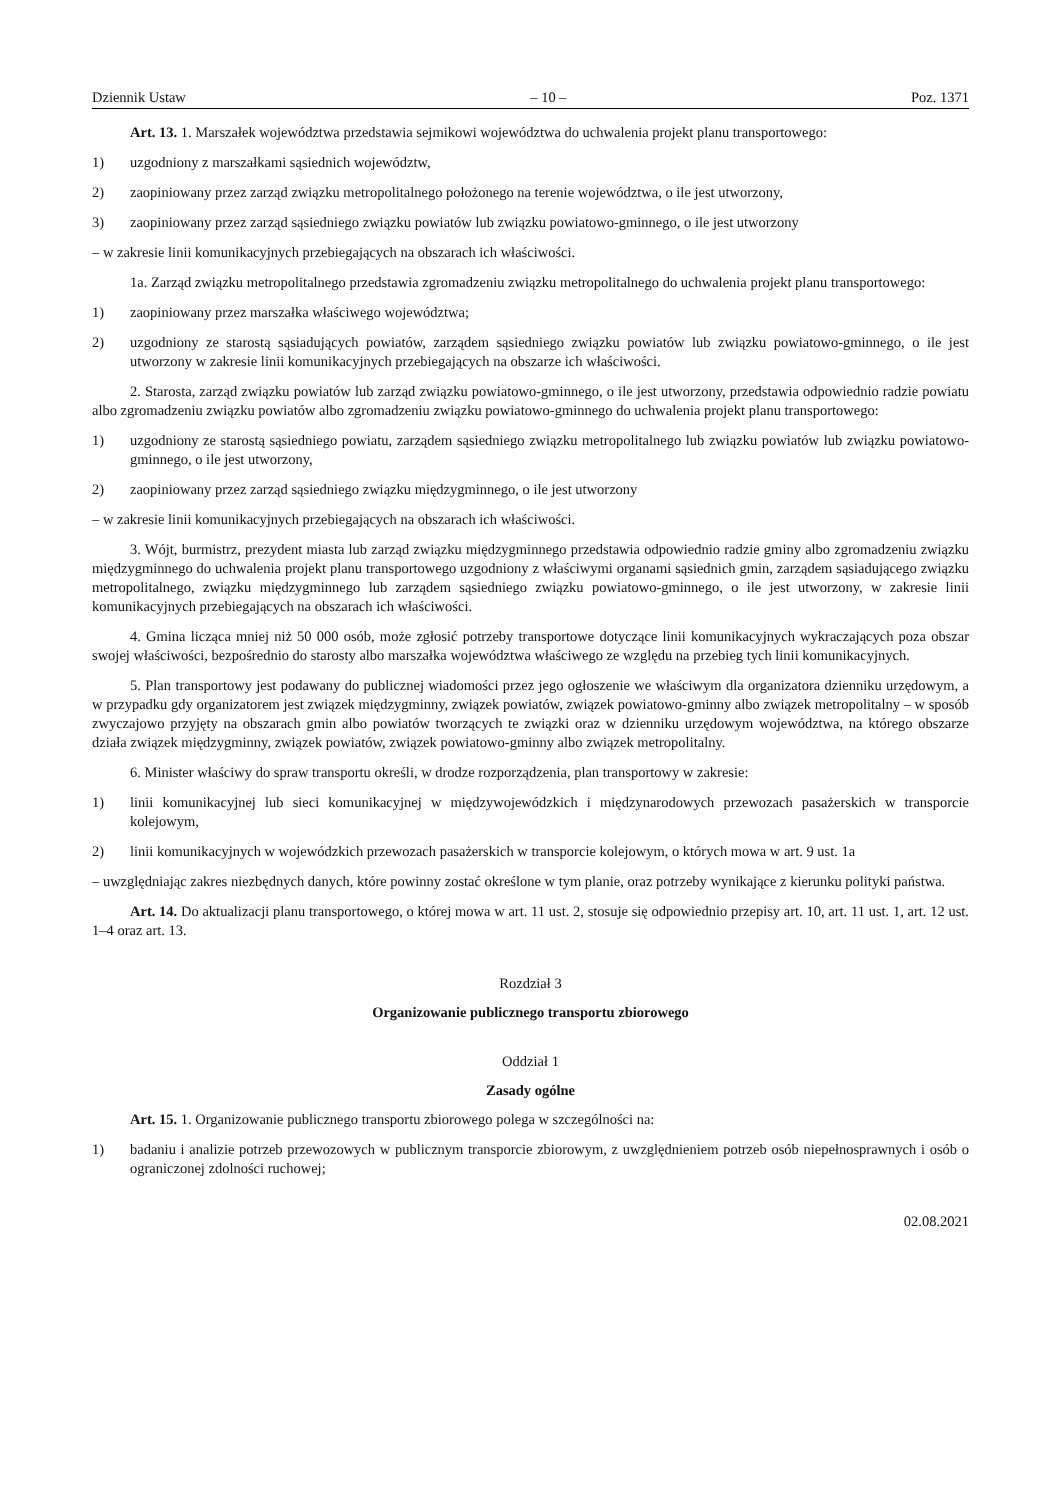Dziennik Ustaw – 10 – Poz. 1371
Art. 13. 1. Marszałek województwa przedstawia sejmikowi województwa do uchwalenia projekt planu transportowego:
1) uzgodniony z marszałkami sąsiednich województw,
2) zaopiniowany przez zarząd związku metropolitalnego położonego na terenie województwa, o ile jest utworzony,
3) zaopiniowany przez zarząd sąsiedniego związku powiatów lub związku powiatowo-gminnego, o ile jest utworzony
– w zakresie linii komunikacyjnych przebiegających na obszarach ich właściwości.
1a. Zarząd związku metropolitalnego przedstawia zgromadzeniu związku metropolitalnego do uchwalenia projekt planu transportowego:
1) zaopiniowany przez marszałka właściwego województwa;
2) uzgodniony ze starostą sąsiadujących powiatów, zarządem sąsiedniego związku powiatów lub związku powiatowo-gminnego, o ile jest utworzony w zakresie linii komunikacyjnych przebiegających na obszarze ich właściwości.
2. Starosta, zarząd związku powiatów lub zarząd związku powiatowo-gminnego, o ile jest utworzony, przedstawia odpowiednio radzie powiatu albo zgromadzeniu związku powiatów albo zgromadzeniu związku powiatowo-gminnego do uchwalenia projekt planu transportowego:
1) uzgodniony ze starostą sąsiedniego powiatu, zarządem sąsiedniego związku metropolitalnego lub związku powiatów lub związku powiatowo-gminnego, o ile jest utworzony,
2) zaopiniowany przez zarząd sąsiedniego związku międzygminnego, o ile jest utworzony
– w zakresie linii komunikacyjnych przebiegających na obszarach ich właściwości.
3. Wójt, burmistrz, prezydent miasta lub zarząd związku międzygminnego przedstawia odpowiednio radzie gminy albo zgromadzeniu związku międzygminnego do uchwalenia projekt planu transportowego uzgodniony z właściwymi organami sąsiednich gmin, zarządem sąsiadującego związku metropolitalnego, związku międzygminnego lub zarządem sąsiedniego związku powiatowo-gminnego, o ile jest utworzony, w zakresie linii komunikacyjnych przebiegających na obszarach ich właściwości.
4. Gmina licząca mniej niż 50 000 osób, może zgłosić potrzeby transportowe dotyczące linii komunikacyjnych wykraczających poza obszar swojej właściwości, bezpośrednio do starosty albo marszałka województwa właściwego ze względu na przebieg tych linii komunikacyjnych.
5. Plan transportowy jest podawany do publicznej wiadomości przez jego ogłoszenie we właściwym dla organizatora dzienniku urzędowym, a w przypadku gdy organizatorem jest związek międzygminny, związek powiatów, związek powiatowo-gminny albo związek metropolitalny – w sposób zwyczajowo przyjęty na obszarach gmin albo powiatów tworzących te związki oraz w dzienniku urzędowym województwa, na którego obszarze działa związek międzygminny, związek powiatów, związek powiatowo-gminny albo związek metropolitalny.
6. Minister właściwy do spraw transportu określi, w drodze rozporządzenia, plan transportowy w zakresie:
1) linii komunikacyjnej lub sieci komunikacyjnej w międzywojewódzkich i międzynarodowych przewozach pasażerskich w transporcie kolejowym,
2) linii komunikacyjnych w wojewódzkich przewozach pasażerskich w transporcie kolejowym, o których mowa w art. 9 ust. 1a
– uwzględniając zakres niezbędnych danych, które powinny zostać określone w tym planie, oraz potrzeby wynikające z kierunku polityki państwa.
Art. 14. Do aktualizacji planu transportowego, o której mowa w art. 11 ust. 2, stosuje się odpowiednio przepisy art. 10, art. 11 ust. 1, art. 12 ust. 1–4 oraz art. 13.
Rozdział 3
Organizowanie publicznego transportu zbiorowego
Oddział 1
Zasady ogólne
Art. 15. 1. Organizowanie publicznego transportu zbiorowego polega w szczególności na:
1) badaniu i analizie potrzeb przewozowych w publicznym transporcie zbiorowym, z uwzględnieniem potrzeb osób niepełnosprawnych i osób o ograniczonej zdolności ruchowej;
02.08.2021